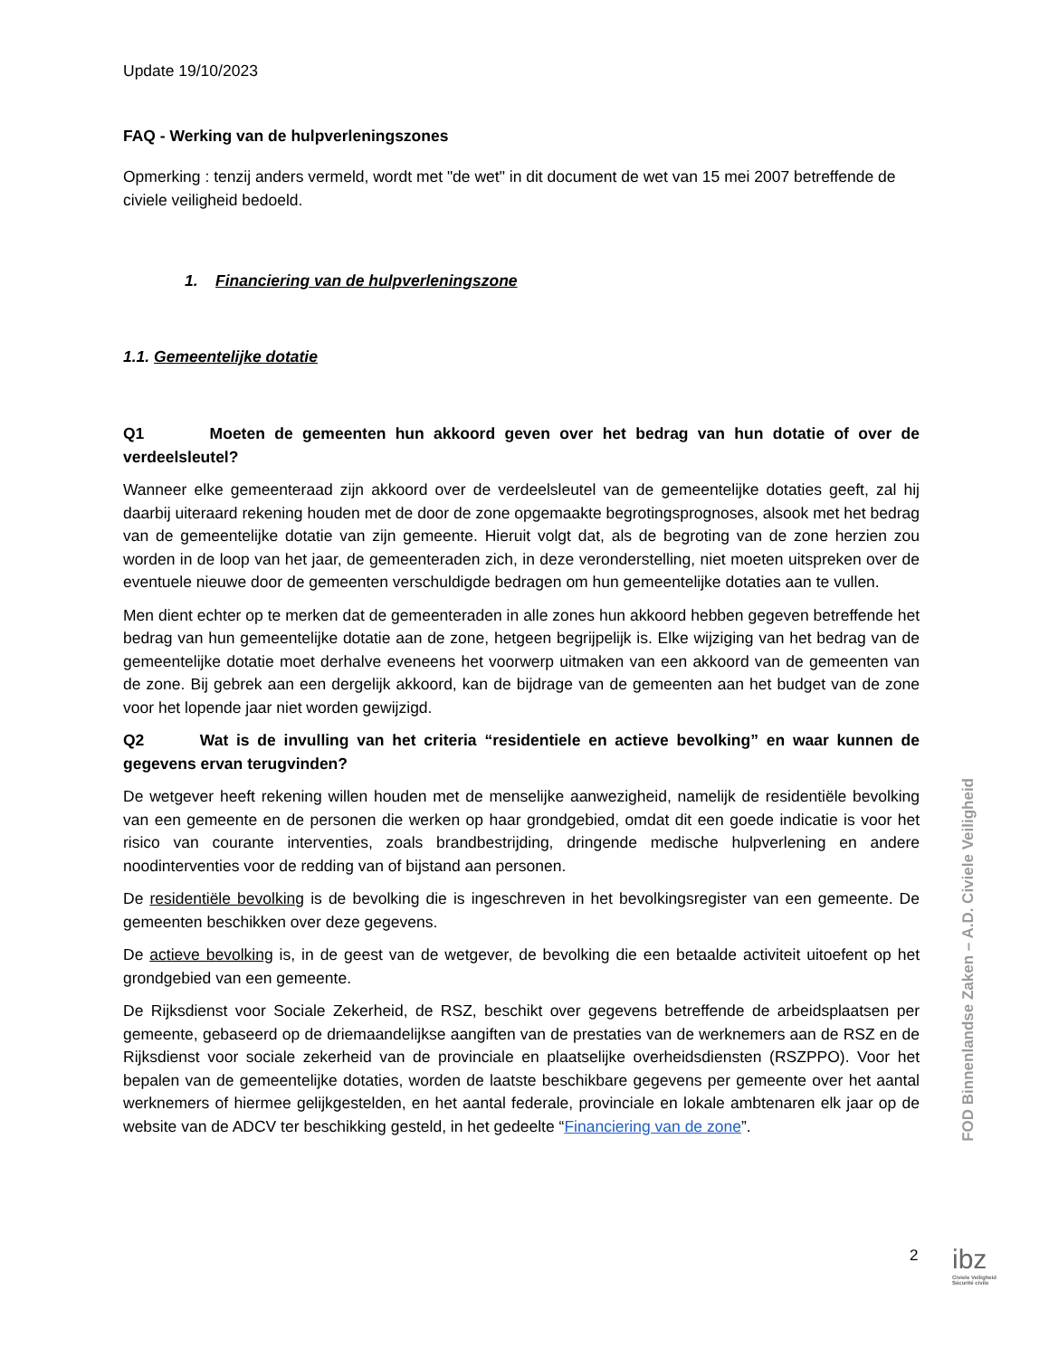Update 19/10/2023
FAQ - Werking van de hulpverleningszones
Opmerking : tenzij anders vermeld, wordt met "de wet" in dit document de wet van 15 mei 2007 betreffende de civiele veiligheid bedoeld.
1. Financiering van de hulpverleningszone
1.1. Gemeentelijke dotatie
Q1 Moeten de gemeenten hun akkoord geven over het bedrag van hun dotatie of over de verdeelsleutel?
Wanneer elke gemeenteraad zijn akkoord over de verdeelsleutel van de gemeentelijke dotaties geeft, zal hij daarbij uiteraard rekening houden met de door de zone opgemaakte begrotingsprognoses, alsook met het bedrag van de gemeentelijke dotatie van zijn gemeente. Hieruit volgt dat, als de begroting van de zone herzien zou worden in de loop van het jaar, de gemeenteraden zich, in deze veronderstelling, niet moeten uitspreken over de eventuele nieuwe door de gemeenten verschuldigde bedragen om hun gemeentelijke dotaties aan te vullen.
Men dient echter op te merken dat de gemeenteraden in alle zones hun akkoord hebben gegeven betreffende het bedrag van hun gemeentelijke dotatie aan de zone, hetgeen begrijpelijk is. Elke wijziging van het bedrag van de gemeentelijke dotatie moet derhalve eveneens het voorwerp uitmaken van een akkoord van de gemeenten van de zone. Bij gebrek aan een dergelijk akkoord, kan de bijdrage van de gemeenten aan het budget van de zone voor het lopende jaar niet worden gewijzigd.
Q2 Wat is de invulling van het criteria “residentiele en actieve bevolking” en waar kunnen de gegevens ervan terugvinden?
De wetgever heeft rekening willen houden met de menselijke aanwezigheid, namelijk de residentiële bevolking van een gemeente en de personen die werken op haar grondgebied, omdat dit een goede indicatie is voor het risico van courante interventies, zoals brandbestrijding, dringende medische hulpverlening en andere noodinterventies voor de redding van of bijstand aan personen.
De residentiële bevolking is de bevolking die is ingeschreven in het bevolkingsregister van een gemeente. De gemeenten beschikken over deze gegevens.
De actieve bevolking is, in de geest van de wetgever, de bevolking die een betaalde activiteit uitoefent op het grondgebied van een gemeente.
De Rijksdienst voor Sociale Zekerheid, de RSZ, beschikt over gegevens betreffende de arbeidsplaatsen per gemeente, gebaseerd op de driemaandelijkse aangiften van de prestaties van de werknemers aan de RSZ en de Rijksdienst voor sociale zekerheid van de provinciale en plaatselijke overheidsdiensten (RSZPPO). Voor het bepalen van de gemeentelijke dotaties, worden de laatste beschikbare gegevens per gemeente over het aantal werknemers of hiermee gelijkgestelden, en het aantal federale, provinciale en lokale ambtenaren elk jaar op de website van de ADCV ter beschikking gesteld, in het gedeelte “Financiering van de zone”.
FOD Binnenlandse Zaken – A.D. Civiele Veiligheid
2
ibz
Civiele Veiligheid
Sécurité civile